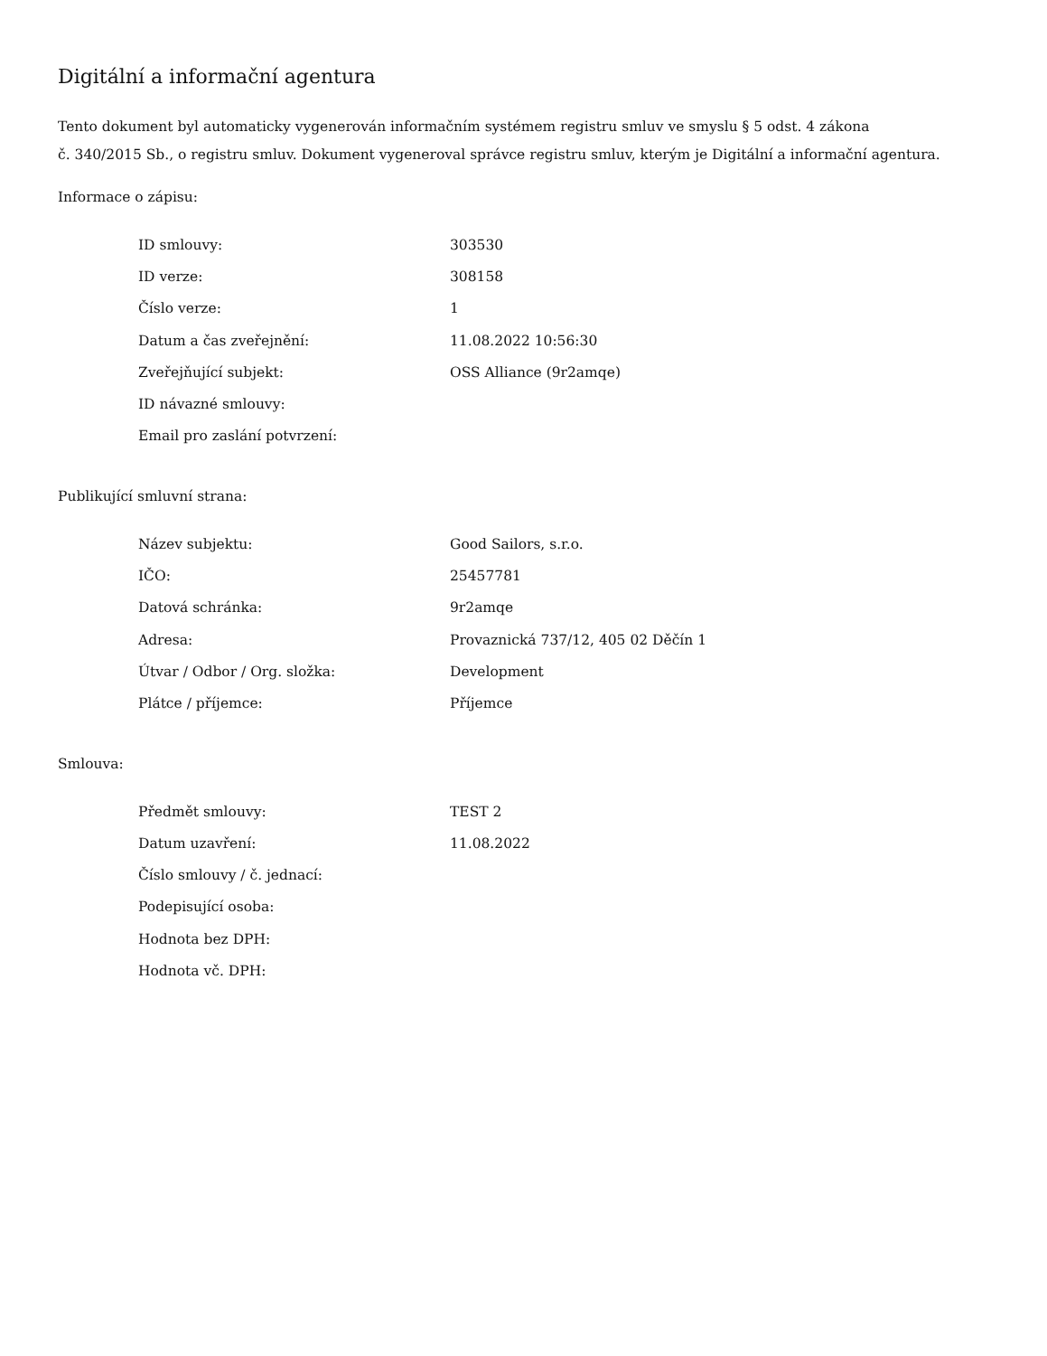Digitální a informační agentura
Tento dokument byl automaticky vygenerován informačním systémem registru smluv ve smyslu § 5 odst. 4 zákona
č. 340/2015 Sb., o registru smluv. Dokument vygeneroval správce registru smluv, kterým je Digitální a informační agentura.
Informace o zápisu:
| ID smlouvy: | 303530 |
| ID verze: | 308158 |
| Číslo verze: | 1 |
| Datum a čas zveřejnění: | 11.08.2022 10:56:30 |
| Zveřejňující subjekt: | OSS Alliance (9r2amqe) |
| ID návazné smlouvy: | |
| Email pro zaslání potvrzení: | |
Publikující smluvní strana:
| Název subjektu: | Good Sailors, s.r.o. |
| IČO: | 25457781 |
| Datová schránka: | 9r2amqe |
| Adresa: | Provaznická 737/12, 405 02 Děčín 1 |
| Útvar / Odbor / Org. složka: | Development |
| Plátce / příjemce: | Příjemce |
Smlouva:
| Předmět smlouvy: | TEST 2 |
| Datum uzavření: | 11.08.2022 |
| Číslo smlouvy / č. jednací: | |
| Podepisující osoba: | |
| Hodnota bez DPH: | |
| Hodnota vč. DPH: | |